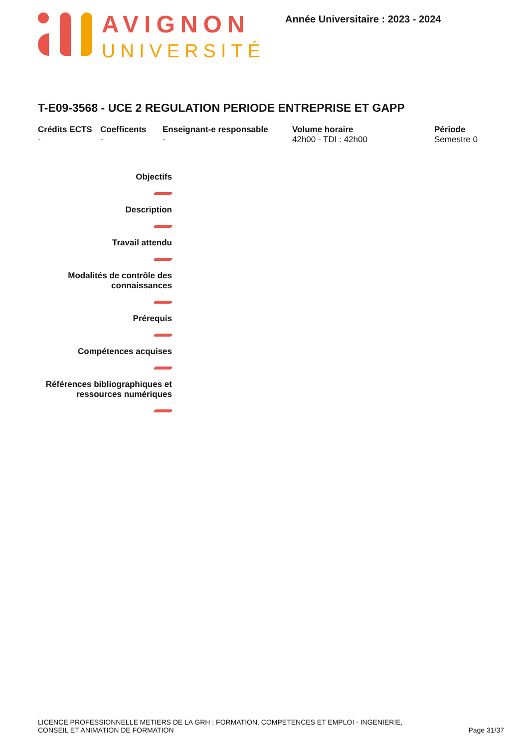AVIGNON
UNIVERSITÉ
Année Universitaire : 2023 - 2024
T-E09-3568 - UCE 2 REGULATION PERIODE ENTREPRISE ET GAPP
Crédits ECTS
-
Coefficents
-
Enseignant-e responsable
-
Volume horaire
42h00 - TDI : 42h00
Période
Semestre 0
Objectifs
Description
Travail attendu
Modalités de contrôle des
connaissances
Prérequis
Compétences acquises
Références bibliographiques et
ressources numériques
LICENCE PROFESSIONNELLE METIERS DE LA GRH : FORMATION, COMPETENCES ET EMPLOI - INGENIERIE,
CONSEIL ET ANIMATION DE FORMATION
Page 31/37